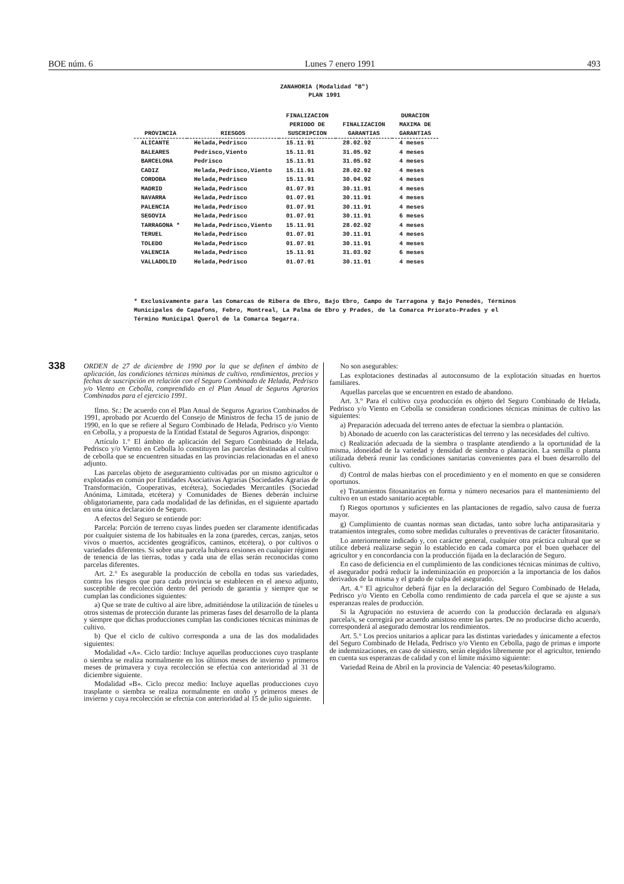BOE núm. 6 Lunes 7 enero 1991 493
ZANAHORIA (Modalidad "B")
PLAN 1991
| PROVINCIA | RIESGOS | FINALIZACION PERIODO DE SUSCRIPCION | FINALIZACION GARANTIAS | DURACION MAXIMA DE GARANTIAS |
| --- | --- | --- | --- | --- |
| ALICANTE | Helada,Pedrisco | 15.11.91 | 28.02.92 | 4 meses |
| BALEARES | Pedrisco,Viento | 15.11.91 | 31.05.92 | 4 meses |
| BARCELONA | Pedrisco | 15.11.91 | 31.05.92 | 4 meses |
| CADIZ | Helada,Pedrisco,Viento | 15.11.91 | 28.02.92 | 4 meses |
| CORDOBA | Helada,Pedrisco | 15.11.91 | 30.04.92 | 4 meses |
| MADRID | Helada,Pedrisco | 01.07.91 | 30.11.91 | 4 meses |
| NAVARRA | Helada,Pedrisco | 01.07.91 | 30.11.91 | 4 meses |
| PALENCIA | Helada,Pedrisco | 01.07.91 | 30.11.91 | 4 meses |
| SEGOVIA | Helada,Pedrisco | 01.07.91 | 30.11.91 | 6 meses |
| TARRAGONA * | Helada,Pedrisco,Viento | 15.11.91 | 28.02.92 | 4 meses |
| TERUEL | Helada,Pedrisco | 01.07.91 | 30.11.91 | 4 meses |
| TOLEDO | Helada,Pedrisco | 01.07.91 | 30.11.91 | 4 meses |
| VALENCIA | Helada,Pedrisco | 15.11.91 | 31.03.92 | 6 meses |
| VALLADOLID | Helada,Pedrisco | 01.07.91 | 30.11.91 | 4 meses |
* Exclusivamente para las Comarcas de Ribera de Ebro, Bajo Ebro, Campo de Tarragona y Bajo Penedés, Términos Municipales de Capafons, Febro, Montreal, La Palma de Ebro y Prades, de la Comarca Priorato-Prades y el Término Municipal Querol de la Comarca Segarra.
338
ORDEN de 27 de diciembre de 1990 por la que se definen el ámbito de aplicación, las condiciones técnicas mínimas de cultivo, rendimientos, precios y fechas de suscripción en relación con el Seguro Combinado de Helada, Pedrisco y/o Viento en Cebolla, comprendido en el Plan Anual de Seguros Agrarios Combinados para el ejercicio 1991.
Ilmo. Sr.: De acuerdo con el Plan Anual de Seguros Agrarios Combinados de 1991, aprobado por Acuerdo del Consejo de Ministros de fecha 15 de junio de 1990, en lo que se refiere al Seguro Combinado de Helada, Pedrisco y/o Viento en Cebolla, y a propuesta de la Entidad Estatal de Seguros Agrarios, dispongo:
Artículo 1.° El ámbito de aplicación del Seguro Combinado de Helada, Pedrisco y/o Viento en Cebolla lo constituyen las parcelas destinadas al cultivo de cebolla que se encuentren situadas en las provincias relacionadas en el anexo adjunto.
Las parcelas objeto de aseguramiento cultivadas por un mismo agricultor o explotadas en común por Entidades Asociativas Agrarias (Sociedades Agrarias de Transformación, Cooperativas, etcétera), Sociedades Mercantiles (Sociedad Anónima, Limitada, etcétera) y Comunidades de Bienes deberán incluirse obligatoriamente, para cada modalidad de las definidas, en el siguiente apartado en una única declaración de Seguro.
A efectos del Seguro se entiende por:
Parcela: Porción de terreno cuyas lindes pueden ser claramente identificadas por cualquier sistema de los habituales en la zona (paredes, cercas, zanjas, setos vivos o muertos, accidentes geográficos, caminos, etcétera), o por cultivos o variedades diferentes. Si sobre una parcela hubiera cesiones en cualquier régimen de tenencia de las tierras, todas y cada una de ellas serán reconocidas como parcelas diferentes.
Art. 2.° Es asegurable la producción de cebolla en todas sus variedades, contra los riesgos que para cada provincia se establecen en el anexo adjunto, susceptible de recolección dentro del período de garantía y siempre que se cumplan las condiciones siguientes:
a) Que se trate de cultivo al aire libre, admitiéndose la utilización de túneles u otros sistemas de protección durante las primeras fases del desarrollo de la planta y siempre que dichas producciones cumplan las condiciones técnicas mínimas de cultivo.
b) Que el ciclo de cultivo corresponda a una de las dos modalidades siguientes:
Modalidad «A». Ciclo tardío: Incluye aquellas producciones cuyo trasplante o siembra se realiza normalmente en los últimos meses de invierno y primeros meses de primavera y cuya recolección se efectúa con anterioridad al 31 de diciembre siguiente.
Modalidad «B». Ciclo precoz medio: Incluye aquellas producciones cuyo trasplante o siembra se realiza normalmente en otoño y primeros meses de invierno y cuya recolección se efectúa con anterioridad al 15 de julio siguiente.
No son asegurables:
Las explotaciones destinadas al autoconsumo de la explotación situadas en huertos familiares.
Aquellas parcelas que se encuentren en estado de abandono.
Art. 3.° Para el cultivo cuya producción es objeto del Seguro Combinado de Helada, Pedrisco y/o Viento en Cebolla se consideran condiciones técnicas mínimas de cultivo las siguientes:
a) Preparación adecuada del terreno antes de efectuar la siembra o plantación.
b) Abonado de acuerdo con las características del terreno y las necesidades del cultivo.
c) Realización adecuada de la siembra o trasplante atendiendo a la oportunidad de la misma, idoneidad de la variedad y densidad de siembra o plantación. La semilla o planta utilizada deberá reunir las condiciones sanitarias convenientes para el buen desarrollo del cultivo.
d) Control de malas hierbas con el procedimiento y en el momento en que se consideren oportunos.
e) Tratamientos fitosanitarios en forma y número necesarios para el mantenimiento del cultivo en un estado sanitario aceptable.
f) Riegos oportunos y suficientes en las plantaciones de regadío, salvo causa de fuerza mayor.
g) Cumplimiento de cuantas normas sean dictadas, tanto sobre lucha antiparasitaria y tratamientos integrales, como sobre medidas culturales o preventivas de carácter fitosanitario.
Lo anteriormente indicado y, con carácter general, cualquier otra práctica cultural que se utilice deberá realizarse según lo establecido en cada comarca por el buen quehacer del agricultor y en concordancia con la producción fijada en la declaración de Seguro.
En caso de deficiencia en el cumplimiento de las condiciones técnicas mínimas de cultivo, el asegurador podrá reducir la indeminización en proporción a la importancia de los daños derivados de la misma y el grado de culpa del asegurado.
Art. 4.° El agricultor deberá fijar en la declaración del Seguro Combinado de Helada, Pedrisco y/o Viento en Cebolla como rendimiento de cada parcela el que se ajuste a sus esperanzas reales de producción.
Si la Agrupación no estuviera de acuerdo con la producción declarada en alguna/s parcela/s, se corregirá por acuerdo amistoso entre las partes. De no producirse dicho acuerdo, corresponderá al asegurado demostrar los rendimientos.
Art. 5.° Los precios unitarios a aplicar para las distintas variedades y únicamente a efectos del Seguro Combinado de Helada, Pedrisco y/o Viento en Cebolla, pago de primas e importe de indemnizaciones, en caso de siniestro, serán elegidos libremente por el agricultor, teniendo en cuenta sus esperanzas de calidad y con el límite máximo siguiente:
Variedad Reina de Abril en la provincia de Valencia: 40 pesetas/kilogramo.